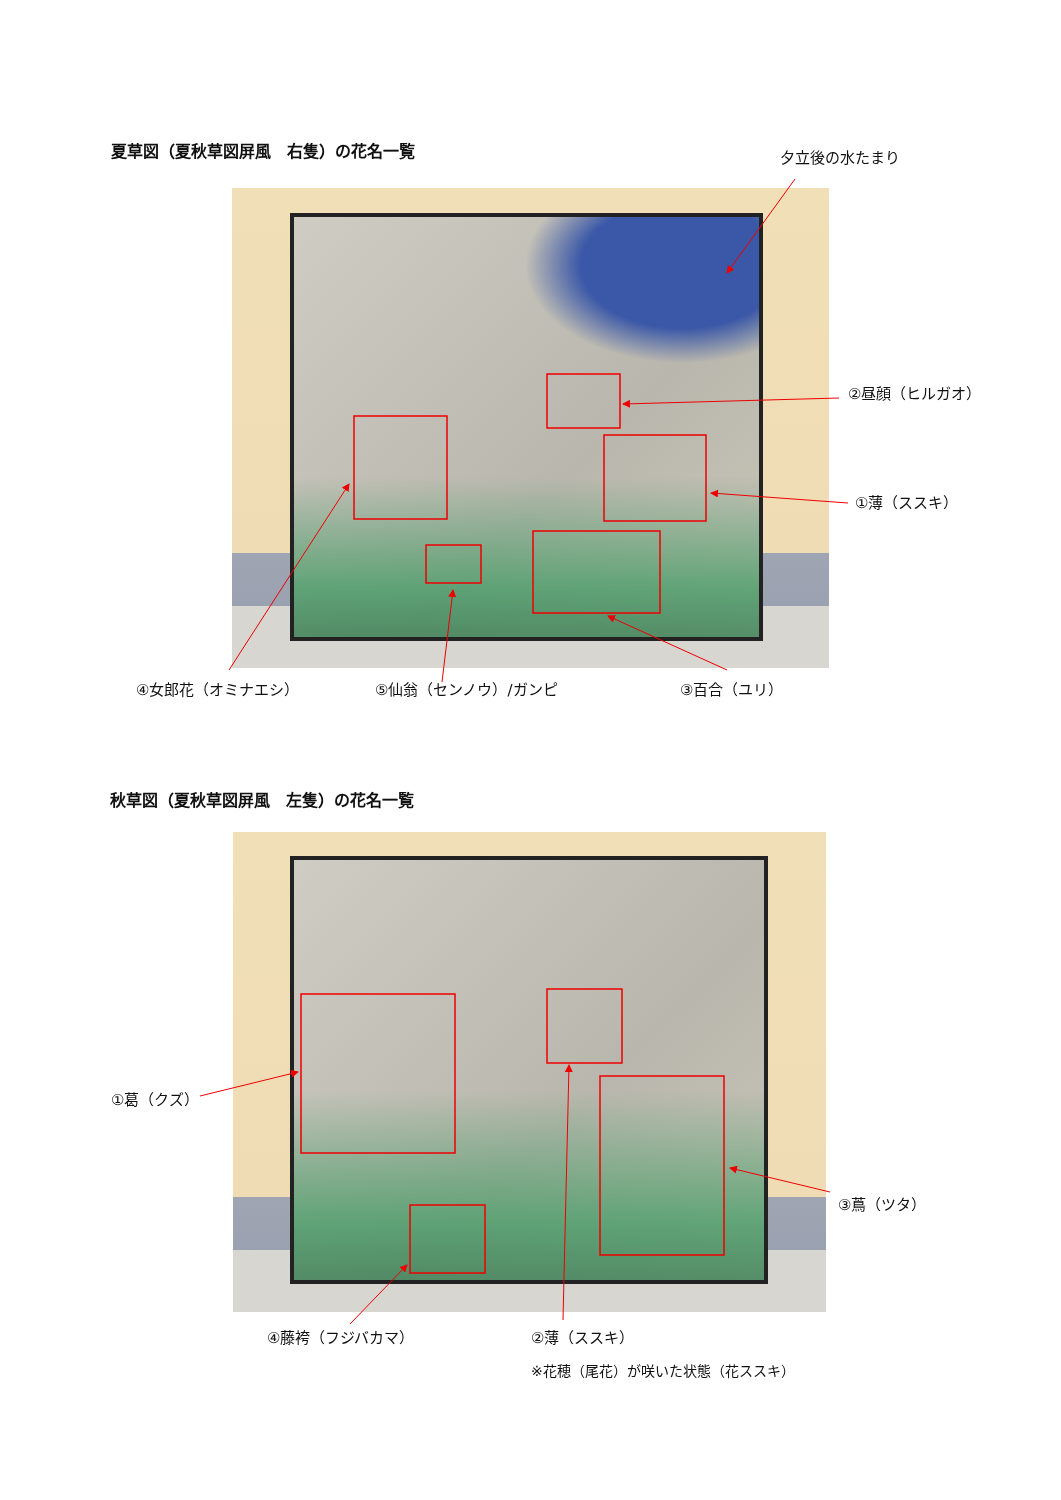夏草図（夏秋草図屏風　右隻）の花名一覧 夕立後の水たまり
②昼顔（ヒルガオ）
①薄（ススキ）
④女郎花（オミナエシ） ⑤仙翁（センノウ）/ガンピ ③百合（ユリ）
秋草図（夏秋草図屏風　左隻）の花名一覧
①葛（クズ）
③蔦（ツタ）
④藤袴（フジバカマ） ②薄（ススキ）
※花穂（尾花）が咲いた状態（花ススキ）